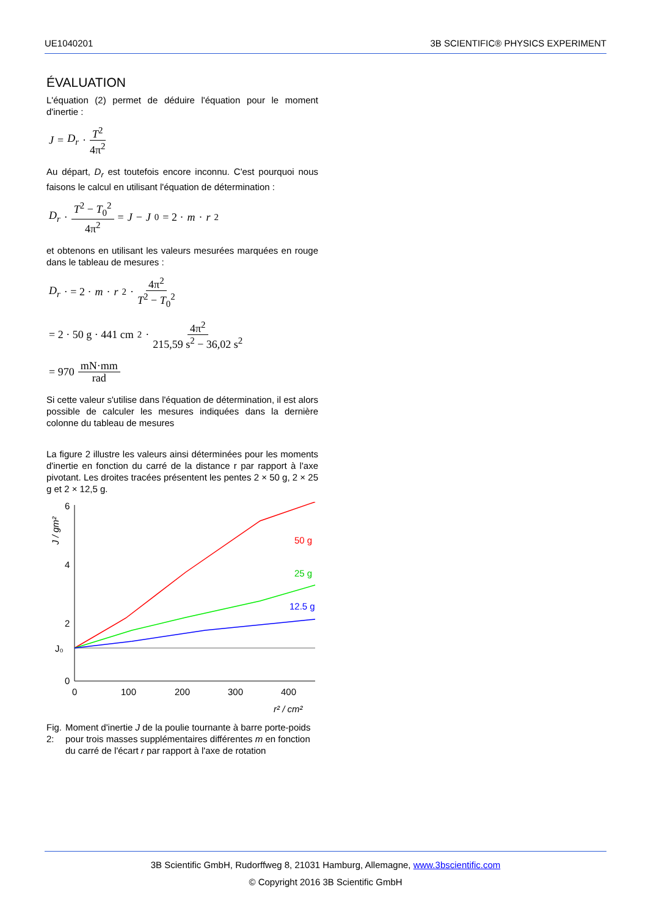UE1040201 3B SCIENTIFIC® PHYSICS EXPERIMENT
ÉVALUATION
L'équation (2) permet de déduire l'équation pour le moment d'inertie :
J = D<sub>r</sub> · T<sup>2</sup> 4π<sup>2</sup>
Au départ, D<sub>r</sub> est toutefois encore inconnu. C'est pourquoi nous faisons le calcul en utilisant l'équation de détermination :
D<sub>r</sub> · T<sup>2</sup> − T<sub>0</sub><sup>2</sup> 4π<sup>2</sup> = J − J<sub>0</sub> = 2 · m · r<sup>2</sup>
et obtenons en utilisant les valeurs mesurées marquées en rouge dans le tableau de mesures :
D<sub>r</sub> · = 2 · m · r<sup>2</sup> · 4π<sup>2</sup> T<sup>2</sup> − T<sub>0</sub><sup>2</sup>
= 2 · 50 g · 441 cm<sup>2</sup> · 4π<sup>2</sup> 215,59 s<sup>2</sup> − 36,02 s<sup>2</sup>
= 970 mN·mm rad
Si cette valeur s'utilise dans l'équation de détermination, il est alors possible de calculer les mesures indiquées dans la dernière colonne du tableau de mesures
La figure 2 illustre les valeurs ainsi déterminées pour les moments d'inertie en fonction du carré de la distance r par rapport à l'axe pivotant. Les droites tracées présentent les pentes 2 × 50 g, 2 × 25 g et 2 × 12,5 g.
J / gm²
6
4
2
0
J₀
0
100
200
300
400
r² / cm²
50 g
25 g
12.5 g
Fig. 2: Moment d'inertie J de la poulie tournante à barre porte-poids pour trois masses supplémentaires différentes m en fonction du carré de l'écart r par rapport à l'axe de rotation
3B Scientific GmbH, Rudorffweg 8, 21031 Hamburg, Allemagne, www.3bscientific.com
© Copyright 2016 3B Scientific GmbH